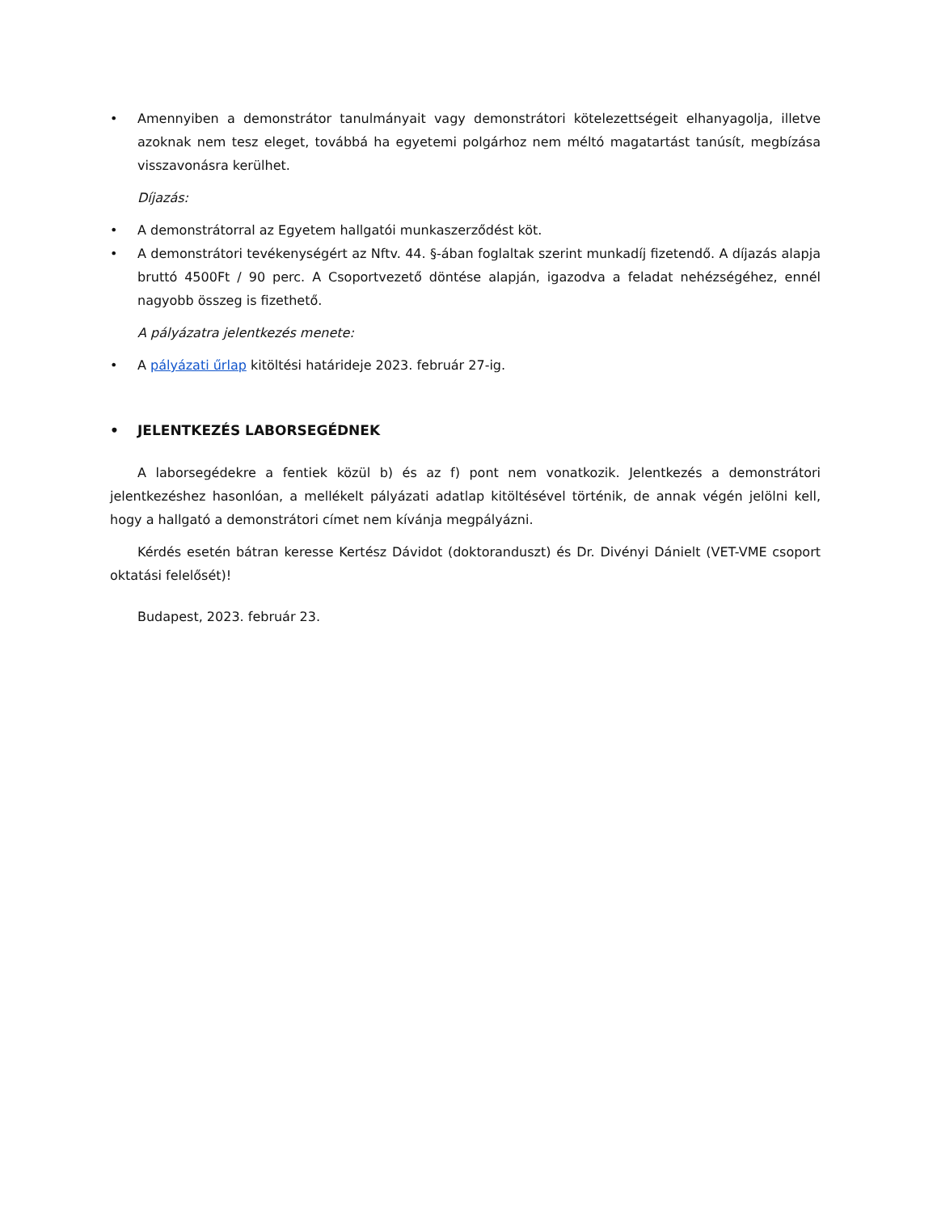• Amennyiben a demonstrátor tanulmányait vagy demonstrátori kötelezettségeit elhanyagolja, illetve azoknak nem tesz eleget, továbbá ha egyetemi polgárhoz nem méltó magatartást tanúsít, megbízása visszavonásra kerülhet.
Díjazás:
• A demonstrátorral az Egyetem hallgatói munkaszerződést köt.
• A demonstrátori tevékenységért az Nftv. 44. §-ában foglaltak szerint munkadíj fizetendő. A díjazás alapja bruttó 4500Ft / 90 perc. A Csoportvezető döntése alapján, igazodva a feladat nehézségéhez, ennél nagyobb összeg is fizethető.
A pályázatra jelentkezés menete:
• A pályázati űrlap kitöltési határideje 2023. február 27-ig.
• JELENTKEZÉS LABORSEGÉDNEK
A laborsegédekre a fentiek közül b) és az f) pont nem vonatkozik. Jelentkezés a demonstrátori jelentkezéshez hasonlóan, a mellékelt pályázati adatlap kitöltésével történik, de annak végén jelölni kell, hogy a hallgató a demonstrátori címet nem kívánja megpályázni.
Kérdés esetén bátran keresse Kertész Dávidot (doktoranduszt) és Dr. Divényi Dánielt (VET-VME csoport oktatási felelősét)!
Budapest, 2023. február 23.